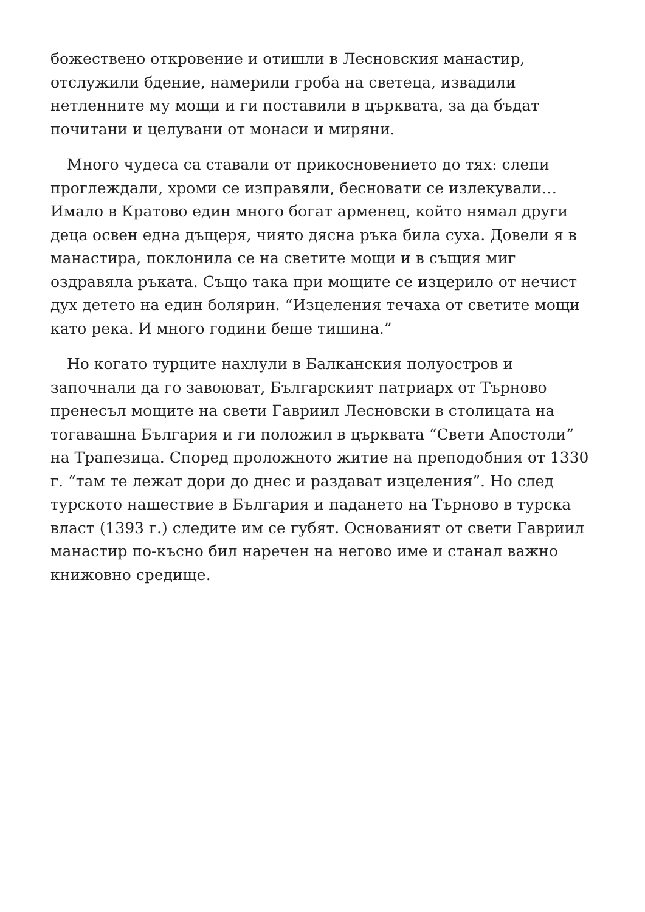божествено откровение и отишли в Лесновския манастир, отслужили бдение, намерили гроба на светеца, извадили нетленните му мощи и ги поставили в църквата, за да бъдат почитани и целувани от монаси и миряни.
Много чудеса са ставали от прикосновението до тях: слепи проглеждали, хроми се изправяли, бесновати се излекували… Имало в Кратово един много богат арменец, който нямал други деца освен една дъщеря, чиято дясна ръка била суха. Довели я в манастира, поклонила се на светите мощи и в същия миг оздравяла ръката. Също така при мощите се изцерило от нечист дух детето на един болярин. “Изцеления течаха от светите мощи като река. И много години беше тишина.”
Но когато турците нахлули в Балканския полуостров и започнали да го завоюват, Българският патриарх от Търново пренесъл мощите на свети Гавриил Лесновски в столицата на тогавашна България и ги положил в църквата “Свети Апостоли” на Трапезица. Според проложното житие на преподобния от 1330 г. “там те лежат дори до днес и раздават изцеления”. Но след турското нашествие в България и падането на Търново в турска власт (1393 г.) следите им се губят. Основаният от свети Гавриил манастир по-късно бил наречен на негово име и станал важно книжовно средище.